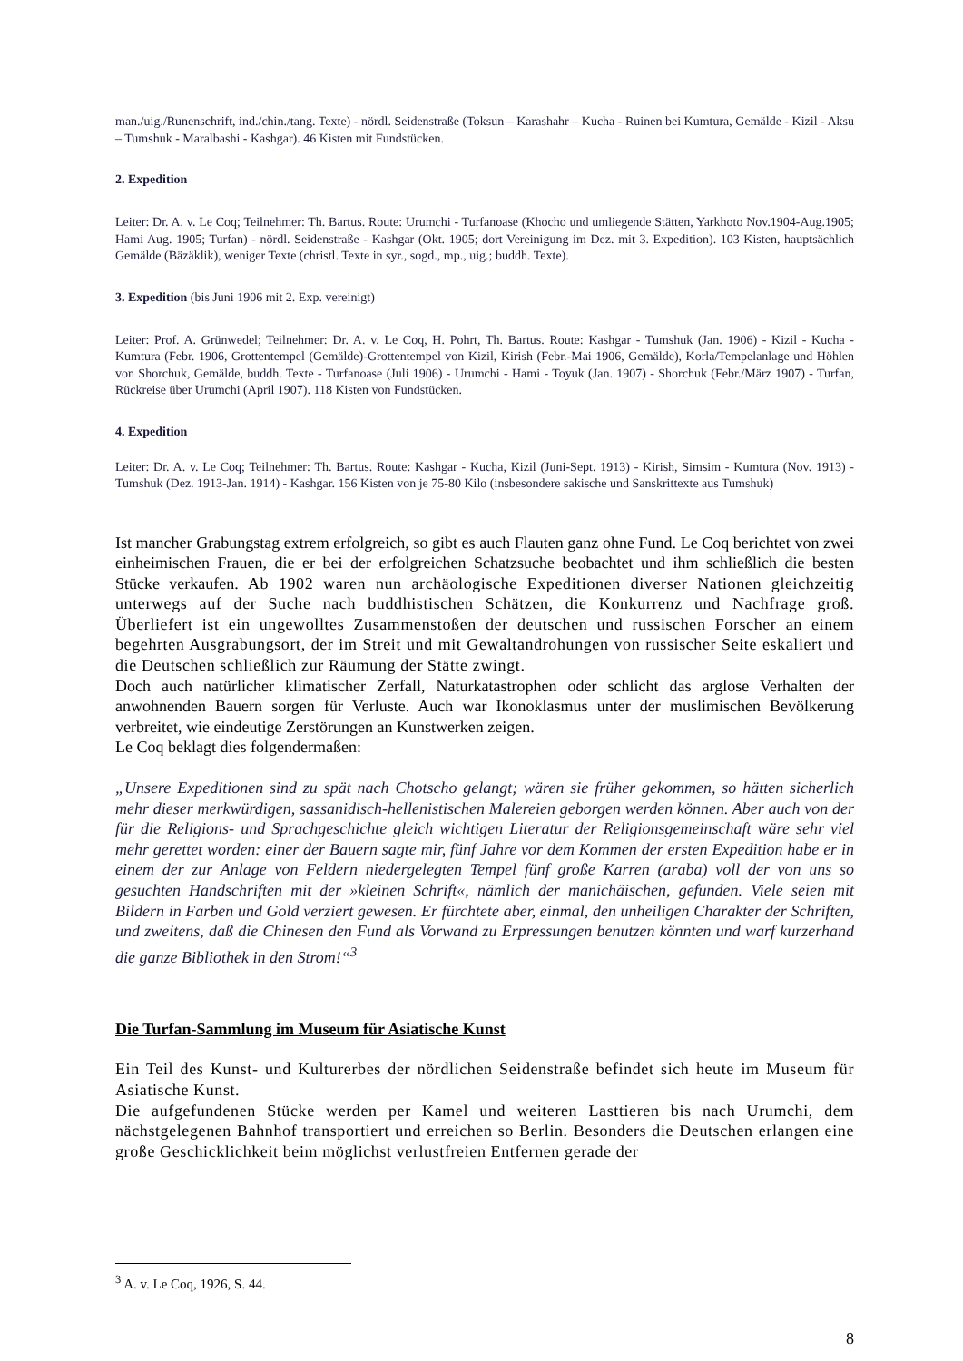man./uig./Runenschrift, ind./chin./tang. Texte) - nördl. Seidenstraße (Toksun – Karashahr – Kucha - Ruinen bei Kumtura, Gemälde - Kizil - Aksu – Tumshuk - Maralbashi - Kashgar). 46 Kisten mit Fundstücken.
2. Expedition
Leiter: Dr. A. v. Le Coq; Teilnehmer: Th. Bartus. Route: Urumchi - Turfanoase (Khocho und umliegende Stätten, Yarkhoto Nov.1904-Aug.1905; Hami Aug. 1905; Turfan) - nördl. Seidenstraße - Kashgar (Okt. 1905; dort Vereinigung im Dez. mit 3. Expedition). 103 Kisten, hauptsächlich Gemälde (Bäzäklik), weniger Texte (christl. Texte in syr., sogd., mp., uig.; buddh. Texte).
3. Expedition (bis Juni 1906 mit 2. Exp. vereinigt)
Leiter: Prof. A. Grünwedel; Teilnehmer: Dr. A. v. Le Coq, H. Pohrt, Th. Bartus. Route: Kashgar - Tumshuk (Jan. 1906) - Kizil - Kucha - Kumtura (Febr. 1906, Grottentempel (Gemälde)-Grottentempel von Kizil, Kirish (Febr.-Mai 1906, Gemälde), Korla/Tempelanlage und Höhlen von Shorchuk, Gemälde, buddh. Texte - Turfanoase (Juli 1906) - Urumchi - Hami - Toyuk (Jan. 1907) - Shorchuk (Febr./März 1907) - Turfan, Rückreise über Urumchi (April 1907). 118 Kisten von Fundstücken.
4. Expedition
Leiter: Dr. A. v. Le Coq; Teilnehmer: Th. Bartus. Route: Kashgar - Kucha, Kizil (Juni-Sept. 1913) - Kirish, Simsim - Kumtura (Nov. 1913) - Tumshuk (Dez. 1913-Jan. 1914) - Kashgar. 156 Kisten von je 75-80 Kilo (insbesondere sakische und Sanskrittexte aus Tumshuk)
Ist mancher Grabungstag extrem erfolgreich, so gibt es auch Flauten ganz ohne Fund. Le Coq berichtet von zwei einheimischen Frauen, die er bei der erfolgreichen Schatzsuche beobachtet und ihm schließlich die besten Stücke verkaufen. Ab 1902 waren nun archäologische Expeditionen diverser Nationen gleichzeitig unterwegs auf der Suche nach buddhistischen Schätzen, die Konkurrenz und Nachfrage groß. Überliefert ist ein ungewolltes Zusammenstoßen der deutschen und russischen Forscher an einem begehrten Ausgrabungsort, der im Streit und mit Gewaltandrohungen von russischer Seite eskaliert und die Deutschen schließlich zur Räumung der Stätte zwingt.
Doch auch natürlicher klimatischer Zerfall, Naturkatastrophen oder schlicht das arglose Verhalten der anwohnenden Bauern sorgen für Verluste. Auch war Ikonoklasmus unter der muslimischen Bevölkerung verbreitet, wie eindeutige Zerstörungen an Kunstwerken zeigen.
Le Coq beklagt dies folgendermaßen:
„Unsere Expeditionen sind zu spät nach Chotscho gelangt; wären sie früher gekommen, so hätten sicherlich mehr dieser merkwürdigen, sassanidisch-hellenistischen Malereien geborgen werden können. Aber auch von der für die Religions- und Sprachgeschichte gleich wichtigen Literatur der Religionsgemeinschaft wäre sehr viel mehr gerettet worden: einer der Bauern sagte mir, fünf Jahre vor dem Kommen der ersten Expedition habe er in einem der zur Anlage von Feldern niedergelegten Tempel fünf große Karren (araba) voll der von uns so gesuchten Handschriften mit der »kleinen Schrift«, nämlich der manichäischen, gefunden. Viele seien mit Bildern in Farben und Gold verziert gewesen. Er fürchtete aber, einmal, den unheiligen Charakter der Schriften, und zweitens, daß die Chinesen den Fund als Vorwand zu Erpressungen benutzen könnten und warf kurzerhand die ganze Bibliothek in den Strom!“<sup>3</sup>
Die Turfan-Sammlung im Museum für Asiatische Kunst
Ein Teil des Kunst- und Kulturerbes der nördlichen Seidenstraße befindet sich heute im Museum für Asiatische Kunst.
Die aufgefundenen Stücke werden per Kamel und weiteren Lasttieren bis nach Urumchi, dem nächstgelegenen Bahnhof transportiert und erreichen so Berlin. Besonders die Deutschen erlangen eine große Geschicklichkeit beim möglichst verlustfreien Entfernen gerade der
<sup>3</sup> A. v. Le Coq, 1926, S. 44.
8